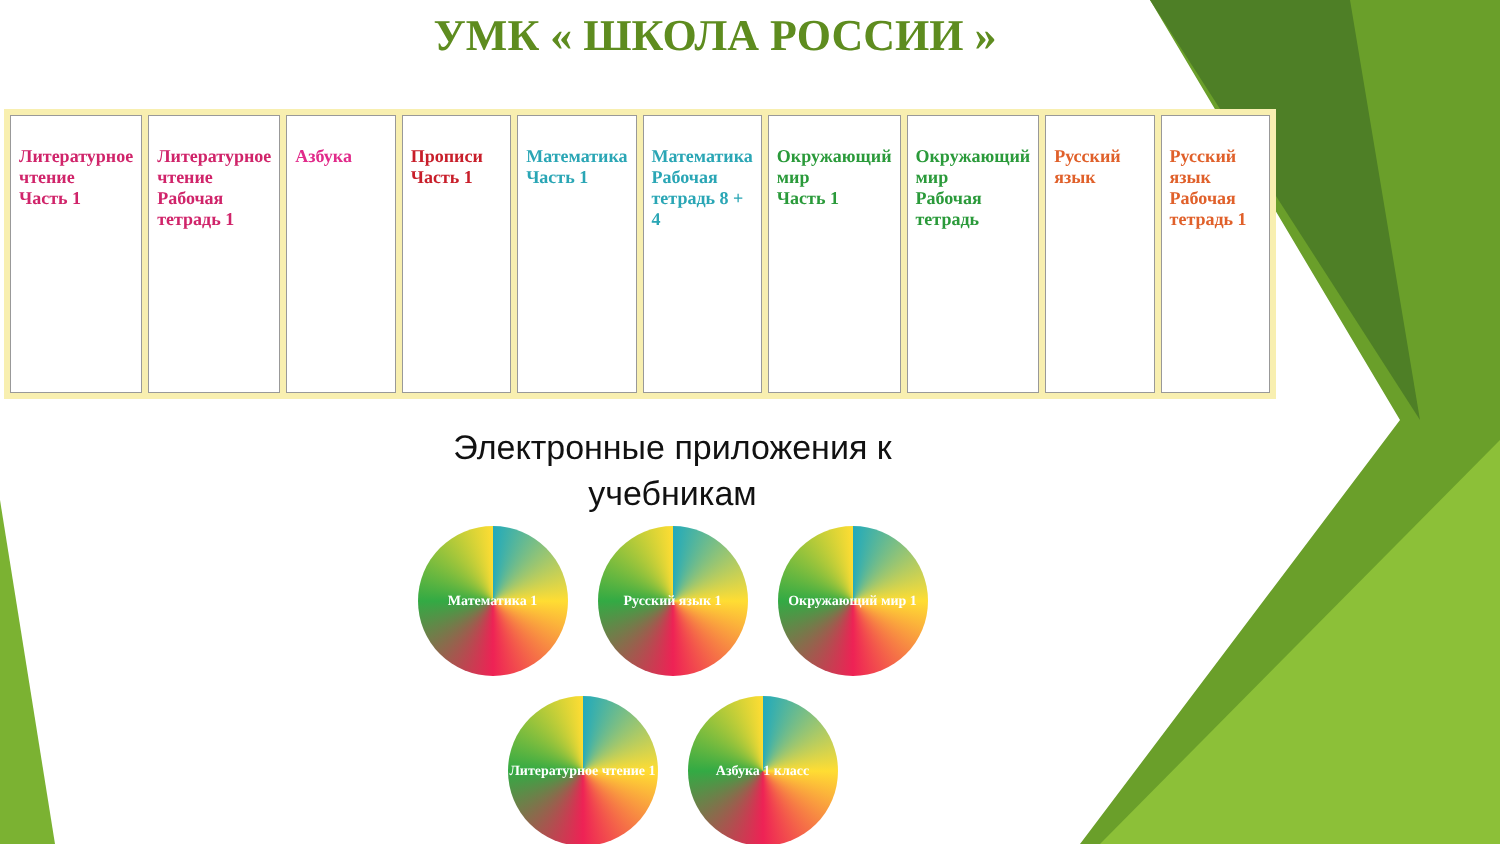УМК « ШКОЛА РОССИИ »
Литературное чтение
Часть 1
Литературное чтение
Рабочая тетрадь 1
Азбука Прописи
Часть 1
Математика
Часть 1
Математика
Рабочая тетрадь 8 + 4
Окружающий мир
Часть 1
Окружающий мир
Рабочая тетрадь
Русский язык Русский язык
Рабочая тетрадь 1
Электронные приложения к
учебникам
Математика 1
Русский язык 1
Окружающий мир 1
Литературное чтение 1
Азбука 1 класс